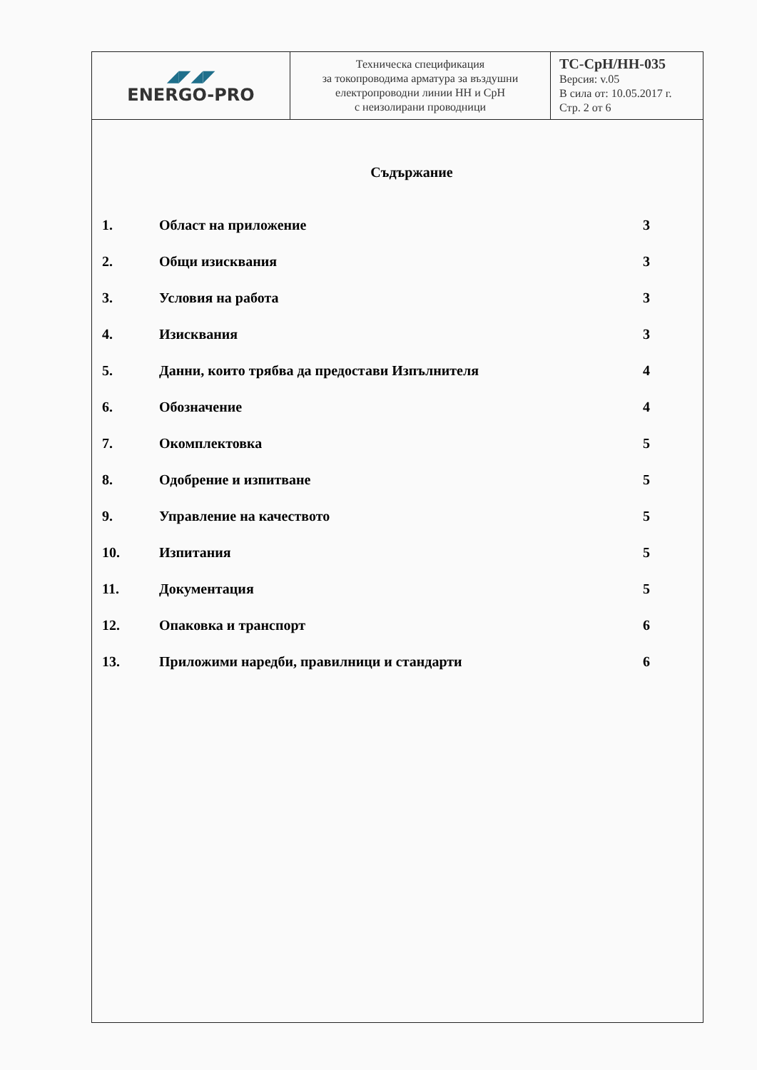| ◢◤◢◤ ENERGO-PRO | Техническа спецификация за токопроводима арматура за въздушни електропроводни линии НН и СрН с неизолирани проводници | ТС-СрН/НН-035 Версия: v.05 В сила от: 10.05.2017 г. Стр. 2 от 6 |
Съдържание
| 1. | Област на приложение | 3 |
| 2. | Общи изисквания | 3 |
| 3. | Условия на работа | 3 |
| 4. | Изисквания | 3 |
| 5. | Данни, които трябва да предостави Изпълнителя | 4 |
| 6. | Обозначение | 4 |
| 7. | Окомплектовка | 5 |
| 8. | Одобрение и изпитване | 5 |
| 9. | Управление на качеството | 5 |
| 10. | Изпитания | 5 |
| 11. | Документация | 5 |
| 12. | Опаковка и транспорт | 6 |
| 13. | Приложими наредби, правилници и стандарти | 6 |